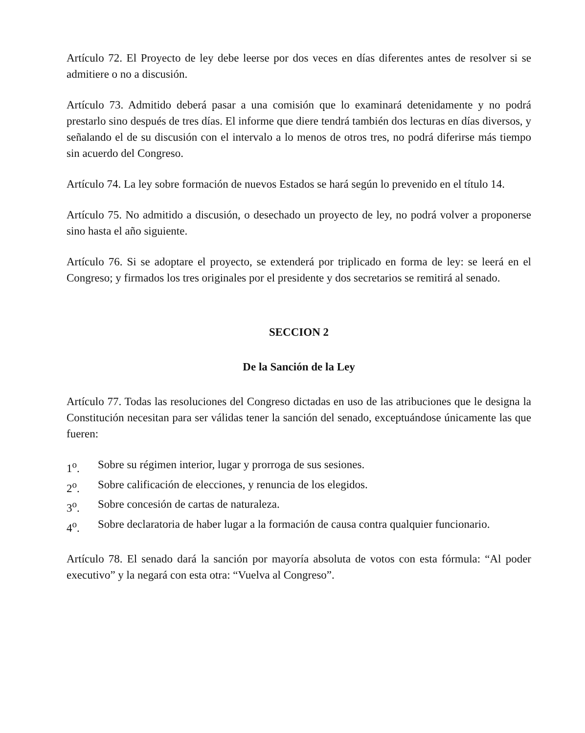Artículo 72. El Proyecto de ley debe leerse por dos veces en días diferentes antes de resolver si se admitiere o no a discusión.
Artículo 73. Admitido deberá pasar a una comisión que lo examinará detenidamente y no podrá prestarlo sino después de tres días. El informe que diere tendrá también dos lecturas en días diversos, y señalando el de su discusión con el intervalo a lo menos de otros tres, no podrá diferirse más tiempo sin acuerdo del Congreso.
Artículo 74. La ley sobre formación de nuevos Estados se hará según lo prevenido en el título 14.
Artículo 75. No admitido a discusión, o desechado un proyecto de ley, no podrá volver a proponerse sino hasta el año siguiente.
Artículo 76. Si se adoptare el proyecto, se extenderá por triplicado en forma de ley: se leerá en el Congreso; y firmados los tres originales por el presidente y dos secretarios se remitirá al senado.
SECCION 2
De la Sanción de la Ley
Artículo 77. Todas las resoluciones del Congreso dictadas en uso de las atribuciones que le designa la Constitución necesitan para ser válidas tener la sanción del senado, exceptuándose únicamente las que fueren:
1<sup>o</sup>. Sobre su régimen interior, lugar y prorroga de sus sesiones.
2<sup>o</sup>. Sobre calificación de elecciones, y renuncia de los elegidos.
3<sup>o</sup>. Sobre concesión de cartas de naturaleza.
4<sup>o</sup>. Sobre declaratoria de haber lugar a la formación de causa contra qualquier funcionario.
Artículo 78. El senado dará la sanción por mayoría absoluta de votos con esta fórmula: “Al poder executivo” y la negará con esta otra: “Vuelva al Congreso”.